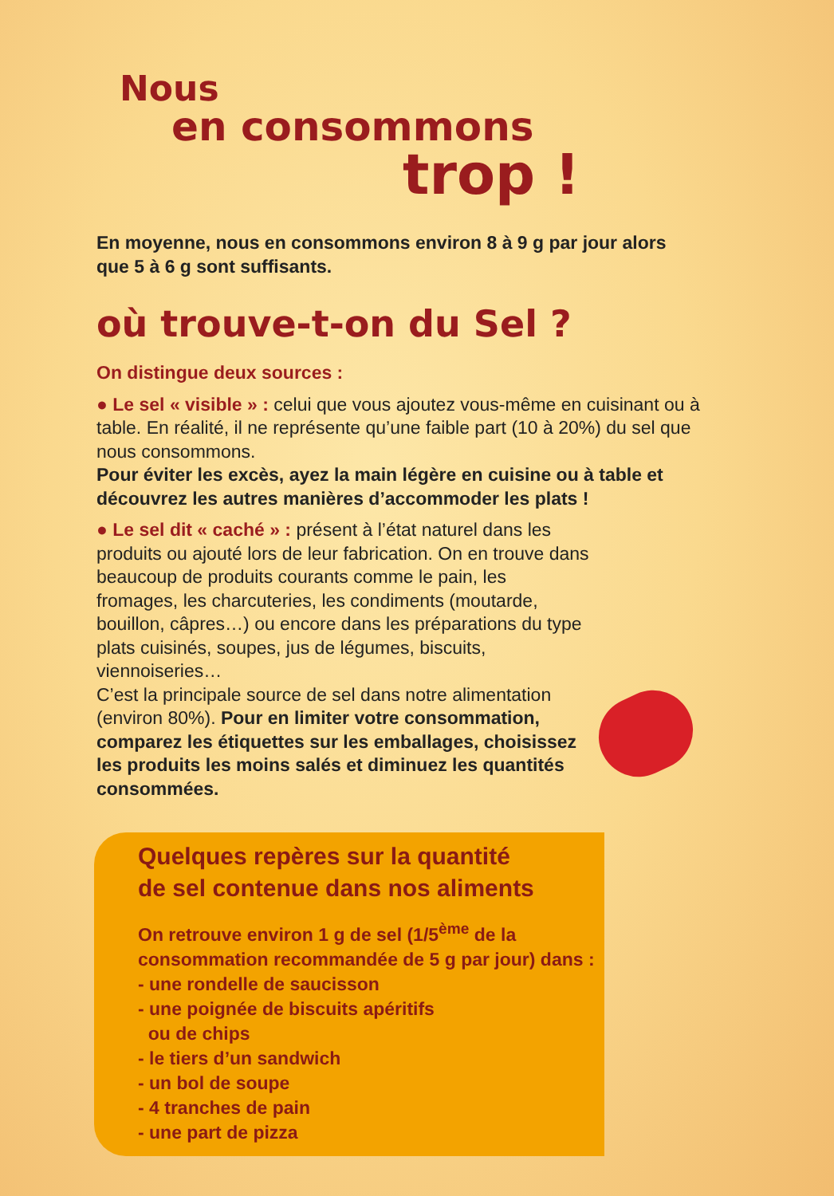Nous
en consommons
trop !
En moyenne, nous en consommons environ 8 à 9 g par jour alors que 5 à 6 g sont suffisants.
où trouve-t-on du Sel ?
On distingue deux sources :
● Le sel « visible » : celui que vous ajoutez vous-même en cuisinant ou à table. En réalité, il ne représente qu’une faible part (10 à 20%) du sel que nous consommons.
Pour éviter les excès, ayez la main légère en cuisine ou à table et découvrez les autres manières d’accommoder les plats !
● Le sel dit « caché » : présent à l’état naturel dans les produits ou ajouté lors de leur fabrication. On en trouve dans beaucoup de produits courants comme le pain, les fromages, les charcuteries, les condiments (moutarde, bouillon, câpres…) ou encore dans les préparations du type plats cuisinés, soupes, jus de légumes, biscuits, viennoiseries…
C’est la principale source de sel dans notre alimentation (environ 80%). Pour en limiter votre consommation, comparez les étiquettes sur les emballages, choisissez les produits les moins salés et diminuez les quantités consommées.
Quelques repères sur la quantité
de sel contenue dans nos aliments
On retrouve environ 1 g de sel (1/5<sup>ème</sup> de la consommation recommandée de 5 g par jour) dans :
- une rondelle de saucisson
- une poignée de biscuits apéritifs
ou de chips
- le tiers d’un sandwich
- un bol de soupe
- 4 tranches de pain
- une part de pizza